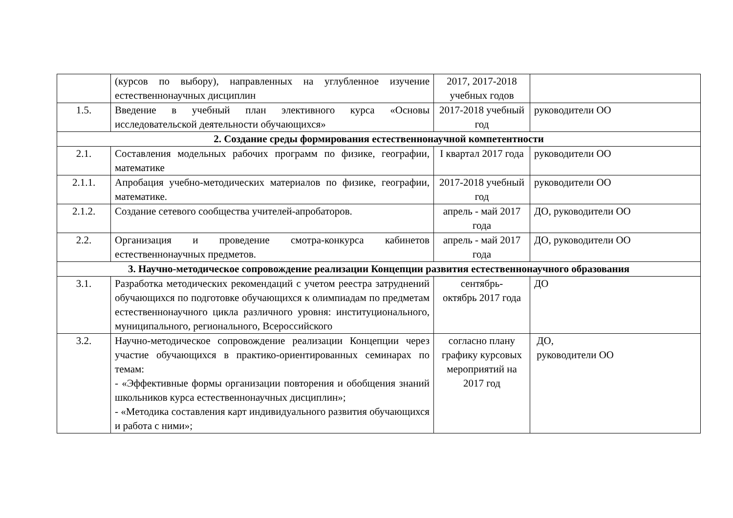| | (курсов по выбору), направленных на углубленное изучение естественнонаучных дисциплин | 2017, 2017-2018 учебных годов | |
| 1.5. | Введение в учебный план элективного курса «Основы исследовательской деятельности обучающихся» | 2017-2018 учебный год | руководители ОО |
| 2. Создание среды формирования естественнонаучной компетентности | | | |
| 2.1. | Составления модельных рабочих программ по физике, географии, математике | I квартал 2017 года | руководители ОО |
| 2.1.1. | Апробация учебно-методических материалов по физике, географии, математике. | 2017-2018 учебный год | руководители ОО |
| 2.1.2. | Создание сетевого сообщества учителей-апробаторов. | апрель - май 2017 года | ДО, руководители ОО |
| 2.2. | Организация и проведение смотра-конкурса кабинетов естественнонаучных предметов. | апрель - май 2017 года | ДО, руководители ОО |
| 3. Научно-методическое сопровождение реализации Концепции развития естественнонаучного образования | | | |
| 3.1. | Разработка методических рекомендаций с учетом реестра затруднений обучающихся по подготовке обучающихся к олимпиадам по предметам естественнонаучного цикла различного уровня: институционального, муниципального, регионального, Всероссийского | сентябрь- октябрь 2017 года | ДО |
| 3.2. | Научно-методическое сопровождение реализации Концепции через участие обучающихся в практико-ориентированных семинарах по темам: - «Эффективные формы организации повторения и обобщения знаний школьников курса естественнонаучных дисциплин»; - «Методика составления карт индивидуального развития обучающихся и работа с ними»; | согласно плану графику курсовых мероприятий на 2017 год | ДО, руководители ОО |